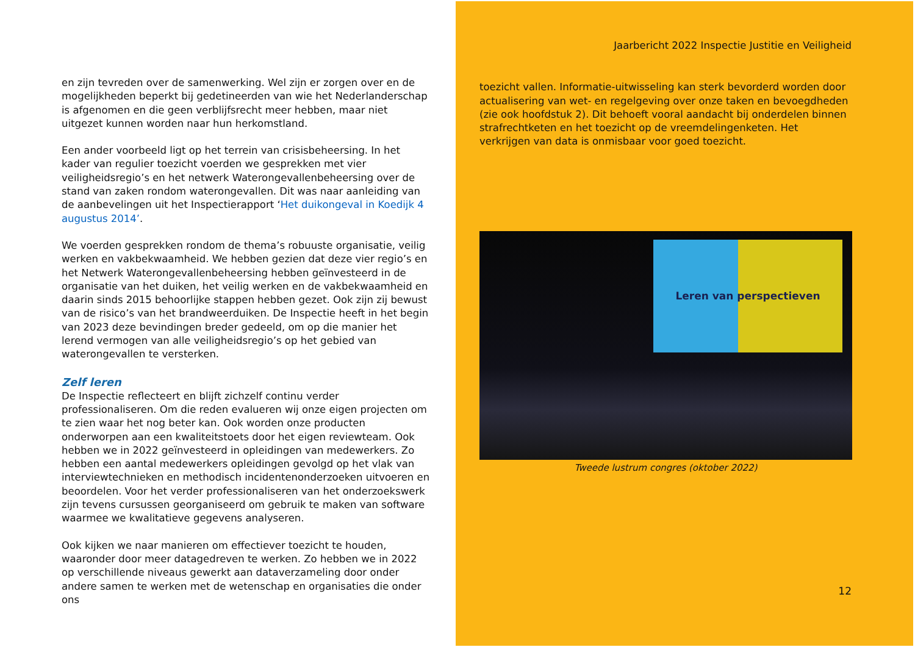en zijn tevreden over de samenwerking. Wel zijn er zorgen over en de mogelijkheden beperkt bij gedetineerden van wie het Nederlanderschap is afgenomen en die geen verblijfsrecht meer hebben, maar niet uitgezet kunnen worden naar hun herkomstland.
Een ander voorbeeld ligt op het terrein van crisisbeheersing. In het kader van regulier toezicht voerden we gesprekken met vier veiligheidsregio’s en het netwerk Waterongevallenbeheersing over de stand van zaken rondom waterongevallen. Dit was naar aanleiding van de aanbevelingen uit het Inspectierapport ‘Het duikongeval in Koedijk 4 augustus 2014’.
We voerden gesprekken rondom de thema’s robuuste organisatie, veilig werken en vakbekwaamheid. We hebben gezien dat deze vier regio’s en het Netwerk Waterongevallenbeheersing hebben geïnvesteerd in de organisatie van het duiken, het veilig werken en de vakbekwaamheid en daarin sinds 2015 behoorlijke stappen hebben gezet. Ook zijn zij bewust van de risico’s van het brandweerduiken. De Inspectie heeft in het begin van 2023 deze bevindingen breder gedeeld, om op die manier het lerend vermogen van alle veiligheidsregio’s op het gebied van waterongevallen te versterken.
Zelf leren
De Inspectie reflecteert en blijft zichzelf continu verder professionaliseren. Om die reden evalueren wij onze eigen projecten om te zien waar het nog beter kan. Ook worden onze producten onderworpen aan een kwaliteitstoets door het eigen reviewteam. Ook hebben we in 2022 geïnvesteerd in opleidingen van medewerkers. Zo hebben een aantal medewerkers opleidingen gevolgd op het vlak van interviewtechnieken en methodisch incidentenonderzoeken uitvoeren en beoordelen. Voor het verder professionaliseren van het onderzoekswerk zijn tevens cursussen georganiseerd om gebruik te maken van software waarmee we kwalitatieve gegevens analyseren.
Ook kijken we naar manieren om effectiever toezicht te houden, waaronder door meer datagedreven te werken. Zo hebben we in 2022 op verschillende niveaus gewerkt aan dataverzameling door onder andere samen te werken met de wetenschap en organisaties die onder ons
Jaarbericht 2022 Inspectie Justitie en Veiligheid
toezicht vallen. Informatie-uitwisseling kan sterk bevorderd worden door actualisering van wet- en regelgeving over onze taken en bevoegdheden (zie ook hoofdstuk 2). Dit behoeft vooral aandacht bij onderdelen binnen strafrechtketen en het toezicht op de vreemdelingenketen. Het verkrijgen van data is onmisbaar voor goed toezicht.
Leren van perspectieven
Tweede lustrum congres (oktober 2022)
12